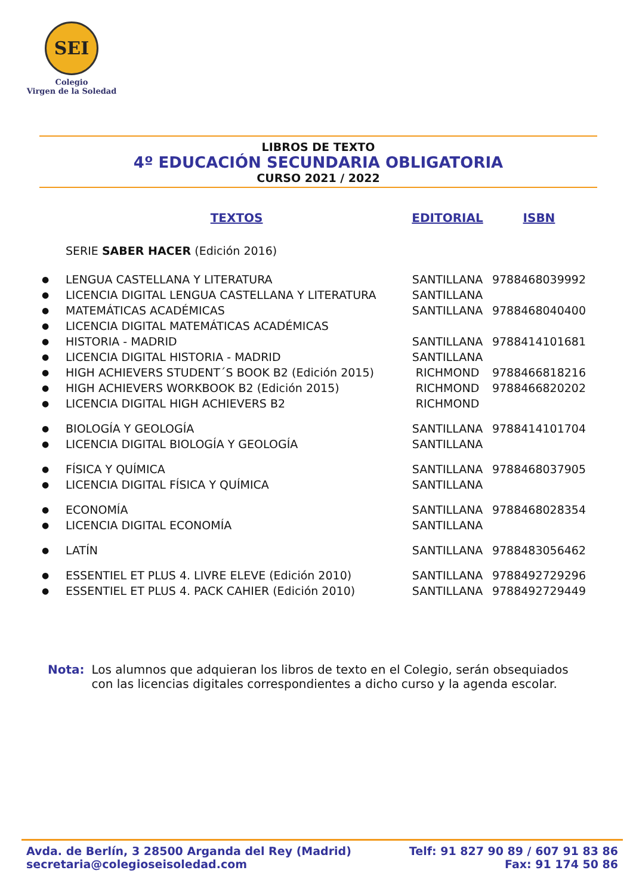SEI
Colegio
Virgen de la Soledad
LIBROS DE TEXTO
4º EDUCACIÓN SECUNDARIA OBLIGATORIA
CURSO 2021 / 2022
| | TEXTOS | EDITORIAL | ISBN |
| --- | --- | --- | --- |
| | SERIE SABER HACER (Edición 2016) | | |
| ● | LENGUA CASTELLANA Y LITERATURA | SANTILLANA | 9788468039992 |
| ● | LICENCIA DIGITAL LENGUA CASTELLANA Y LITERATURA | SANTILLANA | |
| ● | MATEMÁTICAS ACADÉMICAS | SANTILLANA | 9788468040400 |
| ● | LICENCIA DIGITAL MATEMÁTICAS ACADÉMICAS | | |
| ● | HISTORIA - MADRID | SANTILLANA | 9788414101681 |
| ● | LICENCIA DIGITAL HISTORIA - MADRID | SANTILLANA | |
| ● | HIGH ACHIEVERS STUDENT´S BOOK B2 (Edición 2015) | RICHMOND | 9788466818216 |
| ● | HIGH ACHIEVERS WORKBOOK B2 (Edición 2015) | RICHMOND | 9788466820202 |
| ● | LICENCIA DIGITAL HIGH ACHIEVERS B2 | RICHMOND | |
| ● | BIOLOGÍA Y GEOLOGÍA | SANTILLANA | 9788414101704 |
| ● | LICENCIA DIGITAL BIOLOGÍA Y GEOLOGÍA | SANTILLANA | |
| ● | FÍSICA Y QUÍMICA | SANTILLANA | 9788468037905 |
| ● | LICENCIA DIGITAL FÍSICA Y QUÍMICA | SANTILLANA | |
| ● | ECONOMÍA | SANTILLANA | 9788468028354 |
| ● | LICENCIA DIGITAL ECONOMÍA | SANTILLANA | |
| ● | LATÍN | SANTILLANA | 9788483056462 |
| ● | ESSENTIEL ET PLUS 4. LIVRE ELEVE (Edición 2010) | SANTILLANA | 9788492729296 |
| ● | ESSENTIEL ET PLUS 4. PACK CAHIER (Edición 2010) | SANTILLANA | 9788492729449 |
Nota: Los alumnos que adquieran los libros de texto en el Colegio, serán obsequiados con las licencias digitales correspondientes a dicho curso y la agenda escolar.
Avda. de Berlín, 3 28500 Arganda del Rey (Madrid)
secretaria@colegioseisoledad.com
Telf: 91 827 90 89 / 607 91 83 86
Fax: 91 174 50 86